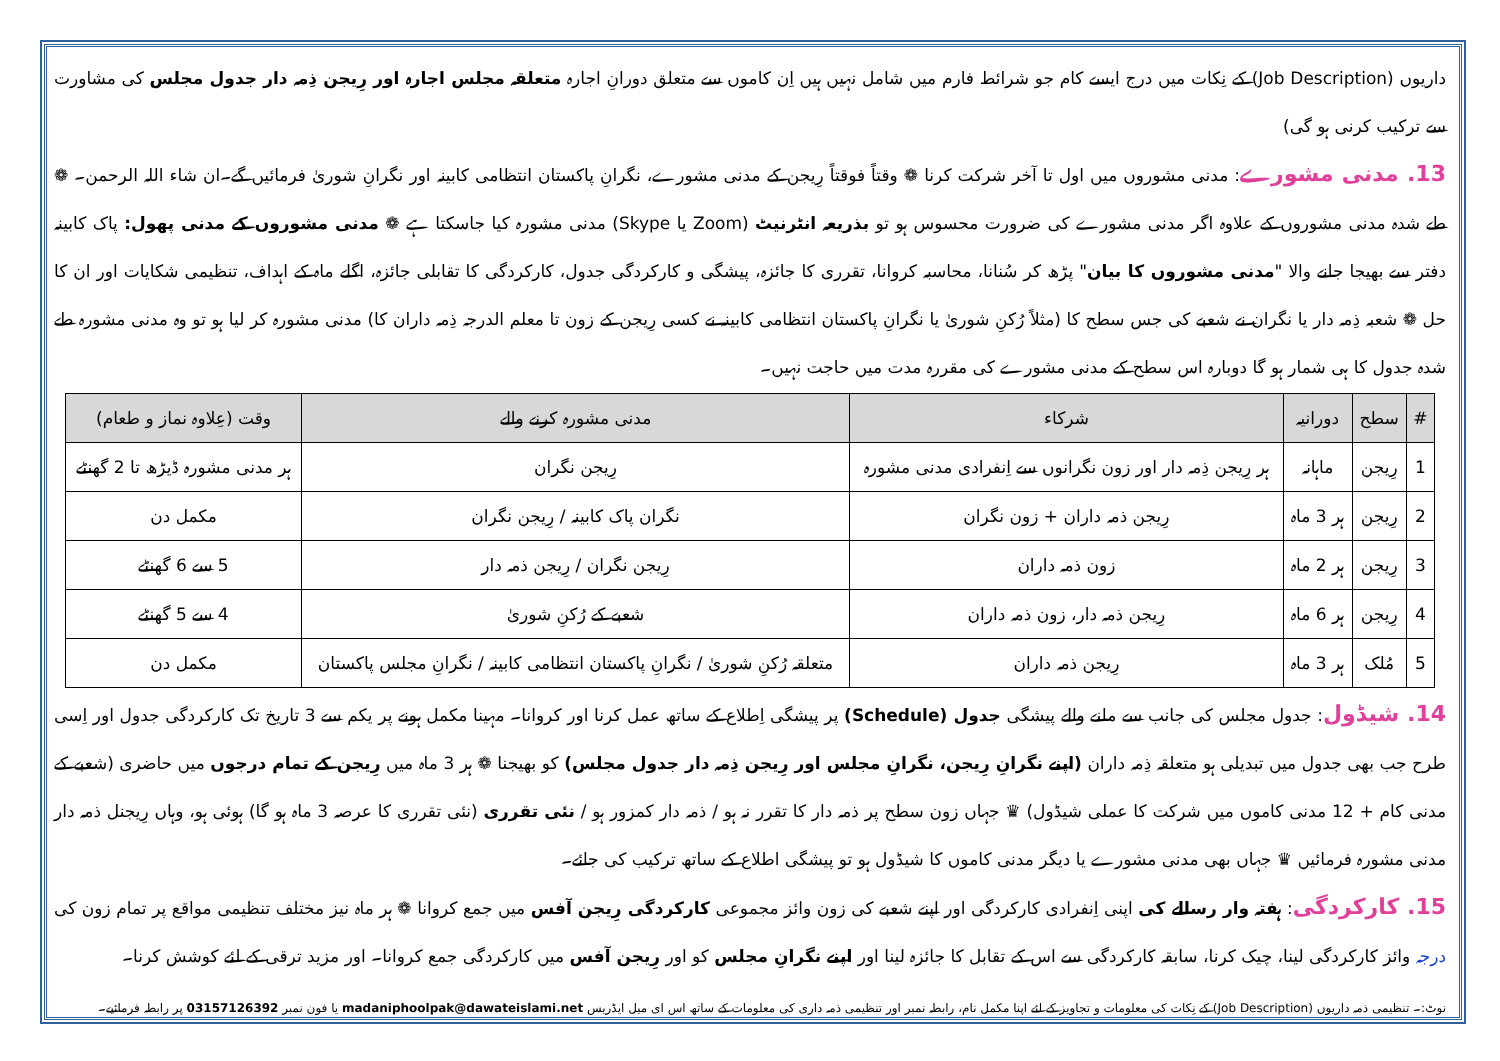داریوں (Job Description) کے نِکات میں درج ایسے کام جو شرائط فارم میں شامل نہیں ہیں اِن کاموں سے متعلق دورانِ اجارہ متعلقہ مجلس اجارہ اور رِیجن ذِمہ دار جدول مجلس کی مشاورت سے ترکیب کرنی ہو گی)
13. مدنی مشورے: مدنی مشوروں میں اول تا آخر شرکت کرنا ❁ وقتاً فوقتاً رِیجن کے مدنی مشورے، نگرانِ پاکستان انتظامی کابینہ اور نگرانِ شوریٰ فرمائیں گے۔ان شاء اللہ الرحمن۔ ❁ طے شدہ مدنی مشوروں کے علاوہ اگر مدنی مشورے کی ضرورت محسوس ہو تو بذریعہ انٹرنیٹ (Zoom یا Skype) مدنی مشورہ کیا جاسکتا ہے ❁ مدنی مشوروں کے مدنی پھول: پاک کابینہ دفتر سے بھیجا جانے والا "مدنی مشوروں کا بیان" پڑھ کر سُنانا، محاسبہ کروانا، تقرری کا جائزہ، پیشگی و کارکردگی جدول، کارکردگی کا تقابلی جائزہ، اگلے ماہ کے اہداف، تنظیمی شکایات اور ان کا حل ❁ شعبہ ذِمہ دار یا نگران نے شعبے کی جس سطح کا (مثلاً رُکنِ شوریٰ یا نگرانِ پاکستان انتظامی کابینہ نے کسی رِیجن کے زون تا معلم الدرجہ ذِمہ داران کا) مدنی مشورہ کر لیا ہو تو وہ مدنی مشورہ طے شدہ جدول کا ہی شمار ہو گا دوبارہ اس سطح کے مدنی مشورے کی مقررہ مدت میں حاجت نہیں۔
| # | سطح | دورانیہ | شرکاء | مدنی مشورہ کرنے والے | وقت (عِلاوہ نماز و طعام) |
| --- | --- | --- | --- | --- | --- |
| 1 | رِیجن | ماہانہ | ہر رِیجن ذِمہ دار اور زون نگرانوں سے اِنفرادی مدنی مشورہ | رِیجن نگران | ہر مدنی مشورہ ڈیڑھ تا 2 گھنٹے |
| 2 | رِیجن | ہر 3 ماہ | رِیجن ذمہ داران + زون نگران | نگران پاک کابینہ / رِیجن نگران | مکمل دن |
| 3 | رِیجن | ہر 2 ماہ | زون ذمہ داران | رِیجن نگران / رِیجن ذمہ دار | 5 سے 6 گھنٹے |
| 4 | رِیجن | ہر 6 ماہ | رِیجن ذمہ دار، زون ذمہ داران | شعبے کے رُکنِ شوریٰ | 4 سے 5 گھنٹے |
| 5 | مُلک | ہر 3 ماہ | رِیجن ذمہ داران | متعلقہ رُکنِ شوریٰ / نگرانِ پاکستان انتظامی کابینہ / نگرانِ مجلس پاکستان | مکمل دن |
14. شیڈول: جدول مجلس کی جانب سے ملنے والے پیشگی جدول (Schedule) پر پیشگی اِطلاع کے ساتھ عمل کرنا اور کروانا۔ مہینا مکمل ہونے پر یکم سے 3 تاریخ تک کارکردگی جدول اور اِسی طرح جب بھی جدول میں تبدیلی ہو متعلقہ ذِمہ داران (اپنے نگرانِ رِیجن، نگرانِ مجلس اور رِیجن ذِمہ دار جدول مجلس) کو بھیجنا ❁ ہر 3 ماہ میں رِیجن کے تمام درجوں میں حاضری (شعبے کے مدنی کام + 12 مدنی کاموں میں شرکت کا عملی شیڈول) ♛ جہاں زون سطح پر ذمہ دار کا تقرر نہ ہو / ذمہ دار کمزور ہو / نئی تقرری (نئی تقرری کا عرصہ 3 ماہ ہو گا) ہوئی ہو، وہاں رِیجنل ذمہ دار مدنی مشورہ فرمائیں ♛ جہاں بھی مدنی مشورے یا دیگر مدنی کاموں کا شیڈول ہو تو پیشگی اطلاع کے ساتھ ترکیب کی جائے۔
15. کارکردگی: ہفتہ وار رسالے کی اپنی اِنفرادی کارکردگی اور اپنے شعبے کی زون وائز مجموعی کارکردگی رِیجن آفس میں جمع کروانا ❁ ہر ماہ نیز مختلف تنظیمی مواقع پر تمام زون کی درجہ وائز کارکردگی لینا، چیک کرنا، سابقہ کارکردگی سے اس کے تقابل کا جائزہ لینا اور اپنے نگرانِ مجلس کو اور رِیجن آفس میں کارکردگی جمع کروانا۔ اور مزید ترقی کے لئے کوشش کرنا۔
نوٹ:۔ تنظیمی ذمہ داریوں (Job Description) کے نِکات کی معلومات و تجاویز کے لئے اپنا مکمل نام، رابطہ نمبر اور تنظیمی ذمہ داری کی معلومات کے ساتھ اس ای میل ایڈریس madaniphoolpak@dawateislami.net یا فون نمبر 03157126392 پر رابطہ فرمائیے۔